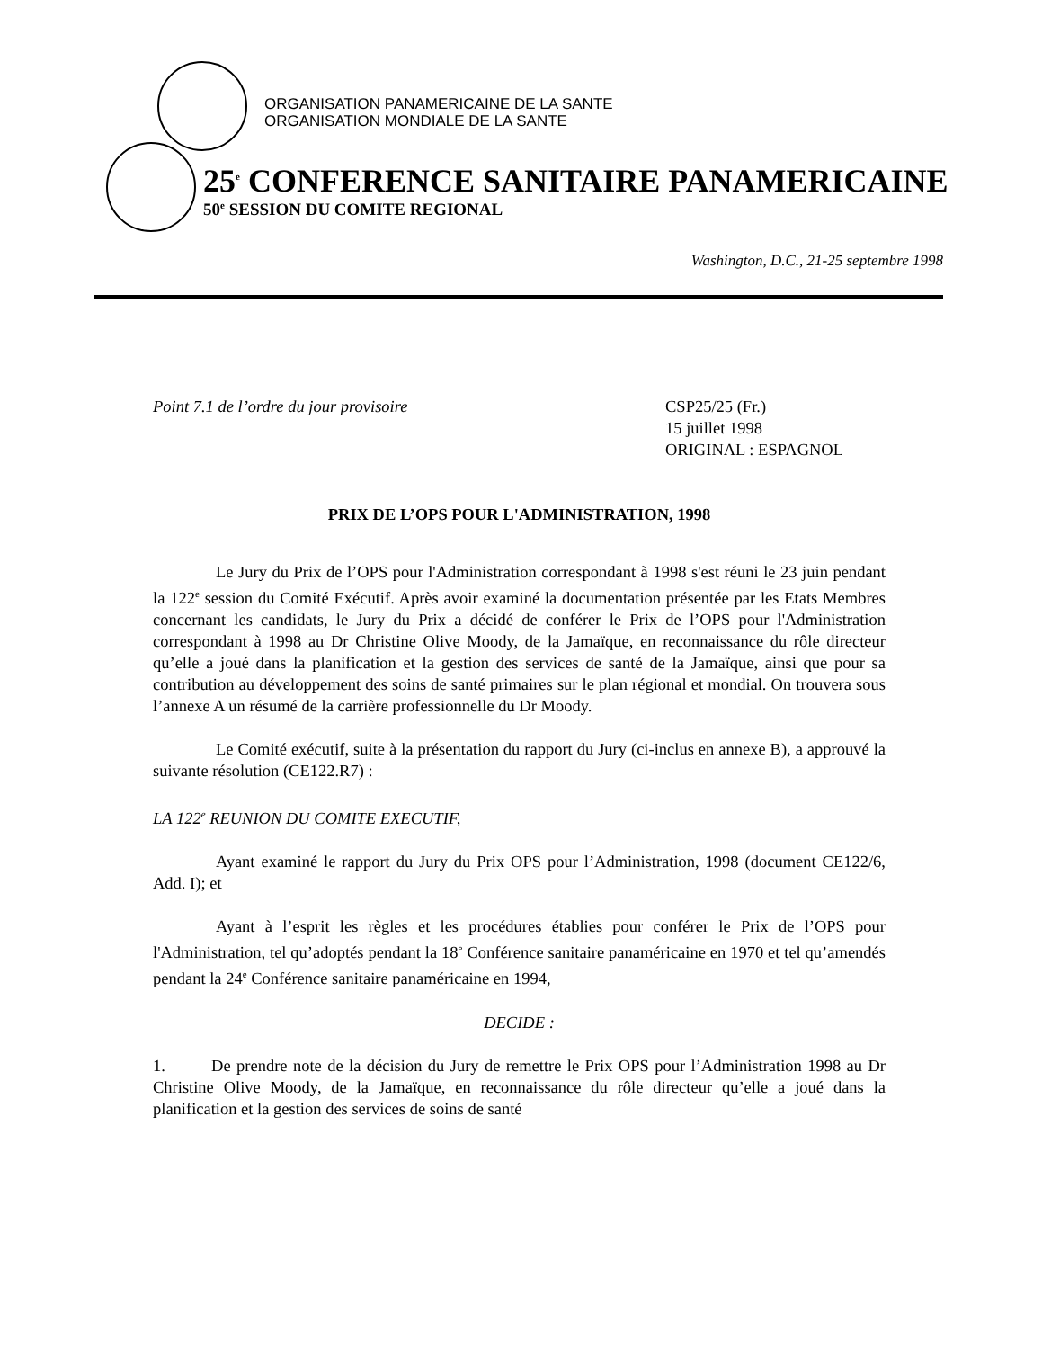ORGANISATION PANAMERICAINE DE LA SANTE
ORGANISATION MONDIALE DE LA SANTE
25<sup>e</sup> CONFERENCE SANITAIRE PANAMERICAINE
50<sup>e</sup> SESSION DU COMITE REGIONAL
Washington, D.C., 21-25 septembre 1998
Point 7.1 de l’ordre du jour provisoire
CSP25/25 (Fr.)
15 juillet 1998
ORIGINAL : ESPAGNOL
PRIX DE L’OPS POUR L'ADMINISTRATION, 1998
Le Jury du Prix de l’OPS pour l'Administration correspondant à 1998 s'est réuni le 23 juin pendant la 122<sup>e</sup> session du Comité Exécutif. Après avoir examiné la documentation présentée par les Etats Membres concernant les candidats, le Jury du Prix a décidé de conférer le Prix de l’OPS pour l'Administration correspondant à 1998 au Dr Christine Olive Moody, de la Jamaïque, en reconnaissance du rôle directeur qu’elle a joué dans la planification et la gestion des services de santé de la Jamaïque, ainsi que pour sa contribution au développement des soins de santé primaires sur le plan régional et mondial. On trouvera sous l’annexe A un résumé de la carrière professionnelle du Dr Moody.
Le Comité exécutif, suite à la présentation du rapport du Jury (ci-inclus en annexe B), a approuvé la suivante résolution (CE122.R7) :
LA 122<sup>e</sup> REUNION DU COMITE EXECUTIF,
Ayant examiné le rapport du Jury du Prix OPS pour l’Administration, 1998 (document CE122/6, Add. I); et
Ayant à l’esprit les règles et les procédures établies pour conférer le Prix de l’OPS pour l'Administration, tel qu’adoptés pendant la 18<sup>e</sup> Conférence sanitaire panaméricaine en 1970 et tel qu’amendés pendant la 24<sup>e</sup> Conférence sanitaire panaméricaine en 1994,
DECIDE :
1. De prendre note de la décision du Jury de remettre le Prix OPS pour l’Administration 1998 au Dr Christine Olive Moody, de la Jamaïque, en reconnaissance du rôle directeur qu’elle a joué dans la planification et la gestion des services de soins de santé